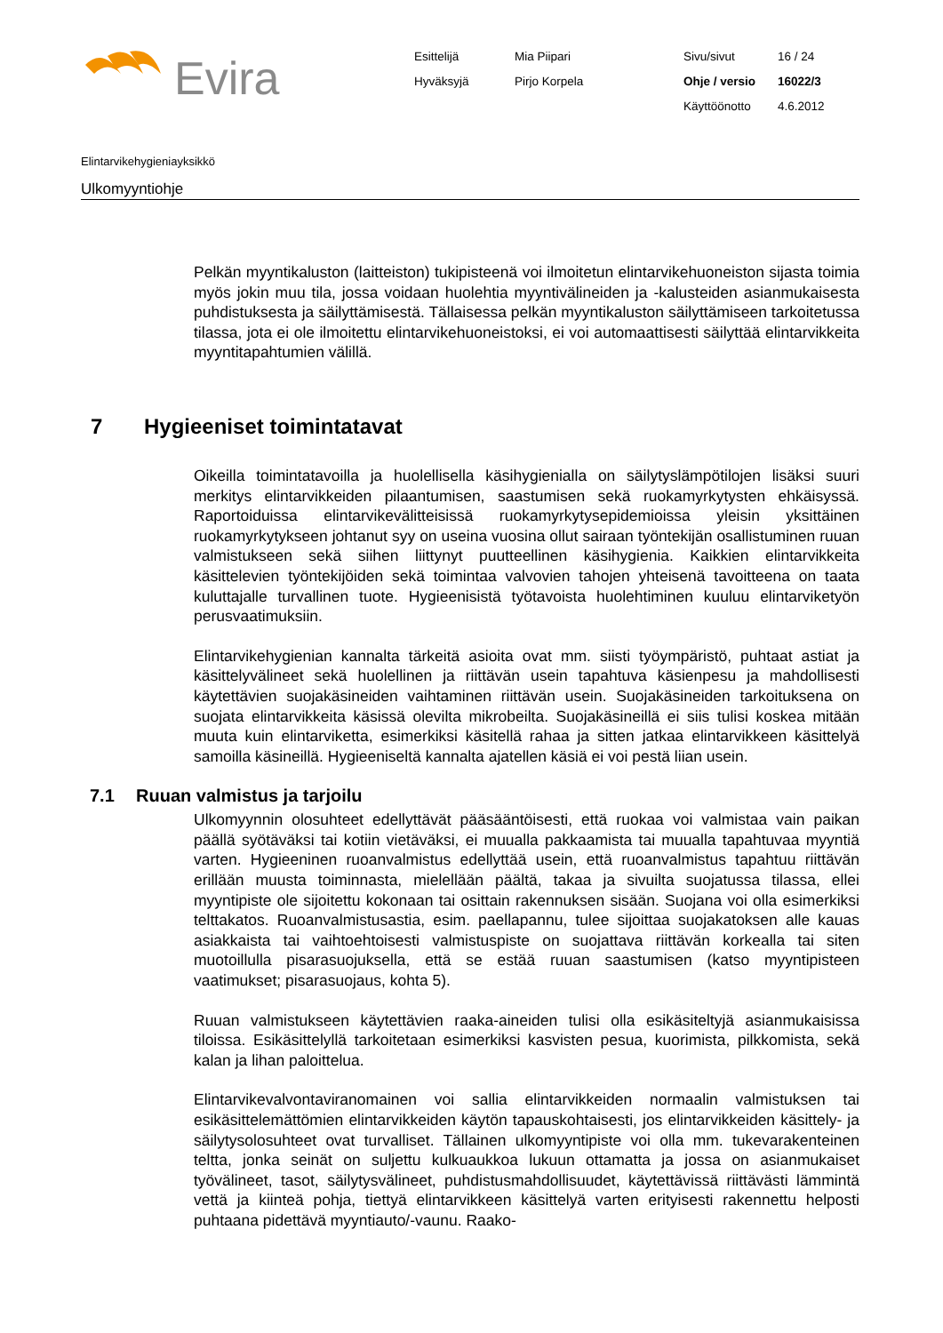Evira
Esittelijä
Mia Piipari
Sivu/sivut
16 / 24
Hyväksyjä
Pirjo Korpela
Ohje / versio
16022/3
Käyttöönotto
4.6.2012
Elintarvikehygieniayksikkö
Ulkomyyntiohje
Pelkän myyntikaluston (laitteiston) tukipisteenä voi ilmoitetun elintarvikehuoneiston sijasta toimia myös jokin muu tila, jossa voidaan huolehtia myyntivälineiden ja -kalusteiden asianmukaisesta puhdistuksesta ja säilyttämisestä. Tällaisessa pelkän myyntikaluston säilyttämiseen tarkoitetussa tilassa, jota ei ole ilmoitettu elintarvikehuoneistoksi, ei voi automaattisesti säilyttää elintarvikkeita myyntitapahtumien välillä.
7 Hygieeniset toimintatavat
Oikeilla toimintatavoilla ja huolellisella käsihygienialla on säilytyslämpötilojen lisäksi suuri merkitys elintarvikkeiden pilaantumisen, saastumisen sekä ruokamyrkytysten ehkäisyssä. Raportoiduissa elintarvikevälitteisissä ruokamyrkytysepidemioissa yleisin yksittäinen ruokamyrkytykseen johtanut syy on useina vuosina ollut sairaan työntekijän osallistuminen ruuan valmistukseen sekä siihen liittynyt puutteellinen käsihygienia. Kaikkien elintarvikkeita käsittelevien työntekijöiden sekä toimintaa valvovien tahojen yhteisenä tavoitteena on taata kuluttajalle turvallinen tuote. Hygieenisistä työtavoista huolehtiminen kuuluu elintarviketyön perusvaatimuksiin.
Elintarvikehygienian kannalta tärkeitä asioita ovat mm. siisti työympäristö, puhtaat astiat ja käsittelyvälineet sekä huolellinen ja riittävän usein tapahtuva käsienpesu ja mahdollisesti käytettävien suojakäsineiden vaihtaminen riittävän usein. Suojakäsineiden tarkoituksena on suojata elintarvikkeita käsissä olevilta mikrobeilta. Suojakäsineillä ei siis tulisi koskea mitään muuta kuin elintarviketta, esimerkiksi käsitellä rahaa ja sitten jatkaa elintarvikkeen käsittelyä samoilla käsineillä. Hygieeniseltä kannalta ajatellen käsiä ei voi pestä liian usein.
7.1 Ruuan valmistus ja tarjoilu
Ulkomyynnin olosuhteet edellyttävät pääsääntöisesti, että ruokaa voi valmistaa vain paikan päällä syötäväksi tai kotiin vietäväksi, ei muualla pakkaamista tai muualla tapahtuvaa myyntiä varten. Hygieeninen ruoanvalmistus edellyttää usein, että ruoanvalmistus tapahtuu riittävän erillään muusta toiminnasta, mielellään päältä, takaa ja sivuilta suojatussa tilassa, ellei myyntipiste ole sijoitettu kokonaan tai osittain rakennuksen sisään. Suojana voi olla esimerkiksi telttakatos. Ruoanvalmistusastia, esim. paellapannu, tulee sijoittaa suojakatoksen alle kauas asiakkaista tai vaihtoehtoisesti valmistuspiste on suojattava riittävän korkealla tai siten muotoillulla pisarasuojuksella, että se estää ruuan saastumisen (katso myyntipisteen vaatimukset; pisarasuojaus, kohta 5).
Ruuan valmistukseen käytettävien raaka-aineiden tulisi olla esikäsiteltyjä asianmukaisissa tiloissa. Esikäsittelyllä tarkoitetaan esimerkiksi kasvisten pesua, kuorimista, pilkkomista, sekä kalan ja lihan paloittelua.
Elintarvikevalvontaviranomainen voi sallia elintarvikkeiden normaalin valmistuksen tai esikäsittelemättömien elintarvikkeiden käytön tapauskohtaisesti, jos elintarvikkeiden käsittely- ja säilytysolosuhteet ovat turvalliset. Tällainen ulkomyyntipiste voi olla mm. tukevarakenteinen teltta, jonka seinät on suljettu kulkuaukkoa lukuun ottamatta ja jossa on asianmukaiset työvälineet, tasot, säilytysvälineet, puhdistusmahdollisuudet, käytettävissä riittävästi lämmintä vettä ja kiinteä pohja, tiettyä elintarvikkeen käsittelyä varten erityisesti rakennettu helposti puhtaana pidettävä myyntiauto/-vaunu. Raako-